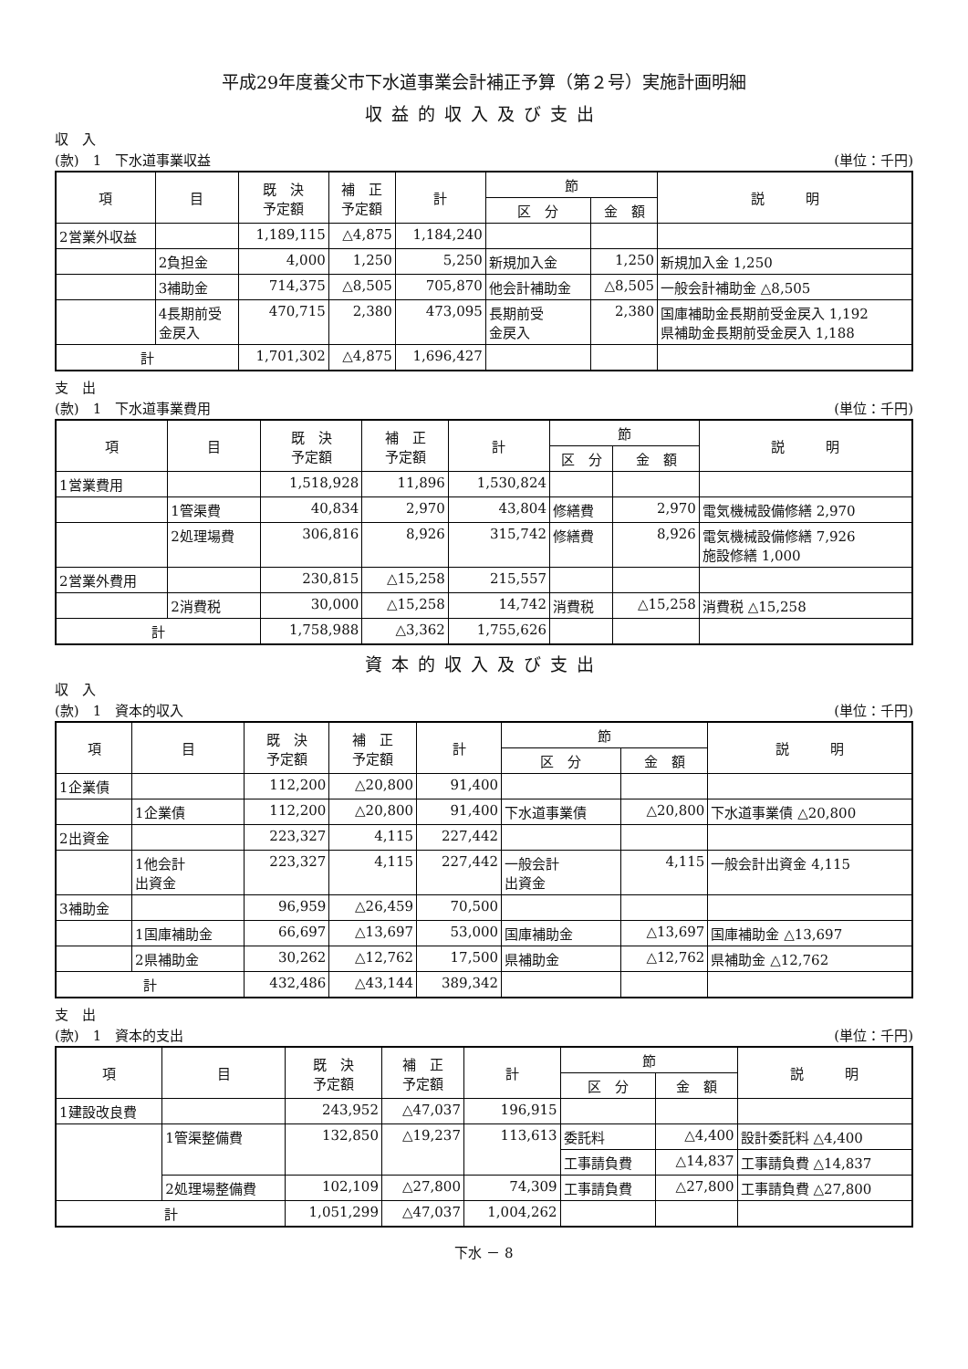平成29年度養父市下水道事業会計補正予算（第２号）実施計画明細
収益的収入及び支出
収　入
(款)　1　下水道事業収益 (単位：千円)
| 項 | 目 | 既 決 予定額 | 補 正 予定額 | 計 | 節 | | 説 明 |
| --- | --- | --- | --- | --- | --- | --- | --- |
| | | | | | 区 分 | 金 額 | |
| 2営業外収益 | | 1,189,115 | △4,875 | 1,184,240 | | | |
| | 2負担金 | 4,000 | 1,250 | 5,250 | 新規加入金 | 1,250 | 新規加入金 1,250 |
| | 3補助金 | 714,375 | △8,505 | 705,870 | 他会計補助金 | △8,505 | 一般会計補助金 △8,505 |
| | 4長期前受 金戻入 | 470,715 | 2,380 | 473,095 | 長期前受 金戻入 | 2,380 | 国庫補助金長期前受金戻入 1,192 県補助金長期前受金戻入 1,188 |
| 計 | | 1,701,302 | △4,875 | 1,696,427 | | | |
支　出
(款)　1　下水道事業費用 (単位：千円)
| 項 | 目 | 既 決 予定額 | 補 正 予定額 | 計 | 節 | | 説 明 |
| --- | --- | --- | --- | --- | --- | --- | --- |
| | | | | | 区 分 | 金 額 | |
| 1営業費用 | | 1,518,928 | 11,896 | 1,530,824 | | | |
| | 1管渠費 | 40,834 | 2,970 | 43,804 | 修繕費 | 2,970 | 電気機械設備修繕 2,970 |
| | 2処理場費 | 306,816 | 8,926 | 315,742 | 修繕費 | 8,926 | 電気機械設備修繕 7,926 施設修繕 1,000 |
| 2営業外費用 | | 230,815 | △15,258 | 215,557 | | | |
| | 2消費税 | 30,000 | △15,258 | 14,742 | 消費税 | △15,258 | 消費税 △15,258 |
| 計 | | 1,758,988 | △3,362 | 1,755,626 | | | |
資本的収入及び支出
収　入
(款)　1　資本的収入 (単位：千円)
| 項 | 目 | 既 決 予定額 | 補 正 予定額 | 計 | 節 | | 説 明 |
| --- | --- | --- | --- | --- | --- | --- | --- |
| | | | | | 区 分 | 金 額 | |
| 1企業債 | | 112,200 | △20,800 | 91,400 | | | |
| | 1企業債 | 112,200 | △20,800 | 91,400 | 下水道事業債 | △20,800 | 下水道事業債 △20,800 |
| 2出資金 | | 223,327 | 4,115 | 227,442 | | | |
| | 1他会計 出資金 | 223,327 | 4,115 | 227,442 | 一般会計 出資金 | 4,115 | 一般会計出資金 4,115 |
| 3補助金 | | 96,959 | △26,459 | 70,500 | | | |
| | 1国庫補助金 | 66,697 | △13,697 | 53,000 | 国庫補助金 | △13,697 | 国庫補助金 △13,697 |
| | 2県補助金 | 30,262 | △12,762 | 17,500 | 県補助金 | △12,762 | 県補助金 △12,762 |
| 計 | | 432,486 | △43,144 | 389,342 | | | |
支　出
(款)　1　資本的支出 (単位：千円)
| 項 | 目 | 既 決 予定額 | 補 正 予定額 | 計 | 節 | | 説 明 |
| --- | --- | --- | --- | --- | --- | --- | --- |
| | | | | | 区 分 | 金 額 | |
| 1建設改良費 | | 243,952 | △47,037 | 196,915 | | | |
| | 1管渠整備費 | 132,850 | △19,237 | 113,613 | 委託料 | △4,400 | 設計委託料 △4,400 |
| | | | | | 工事請負費 | △14,837 | 工事請負費 △14,837 |
| | 2処理場整備費 | 102,109 | △27,800 | 74,309 | 工事請負費 | △27,800 | 工事請負費 △27,800 |
| 計 | | 1,051,299 | △47,037 | 1,004,262 | | | |
下水 － 8